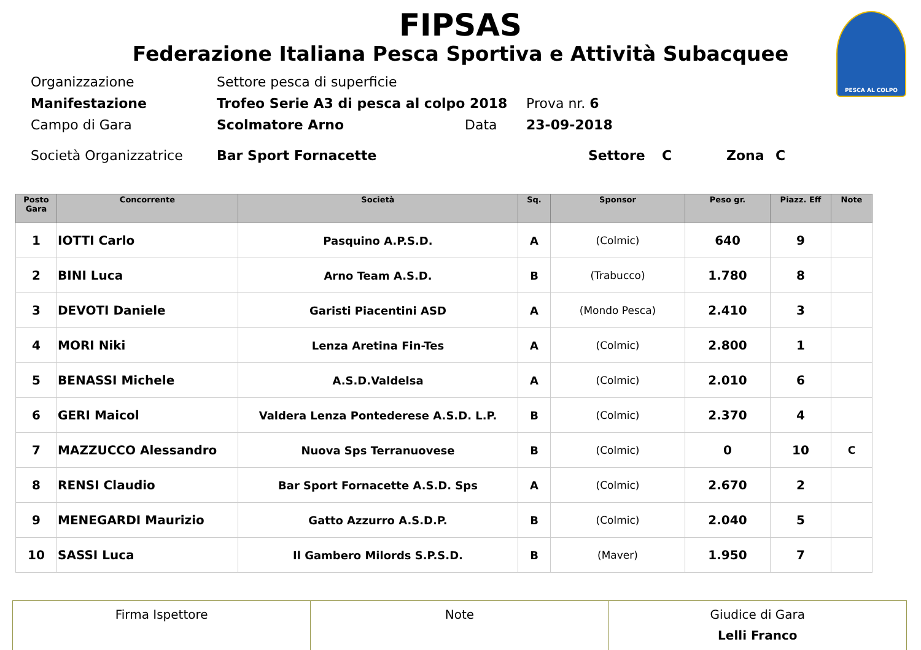PESCA AL COLPO
FIPSAS
Federazione Italiana Pesca Sportiva e Attività Subacquee
Organizzazione Settore pesca di superficie
Manifestazione Trofeo Serie A3 di pesca al colpo 2018 Prova nr. 6
Campo di Gara Scolmatore Arno Data 23-09-2018
Società Organizzatrice Bar Sport Fornacette Settore C Zona C
| Posto Gara | Concorrente | Società | Sq. | Sponsor | Peso gr. | Piazz. Eff | Note |
| --- | --- | --- | --- | --- | --- | --- | --- |
| 1 | IOTTI Carlo | Pasquino A.P.S.D. | A | (Colmic) | 640 | 9 | |
| 2 | BINI Luca | Arno Team A.S.D. | B | (Trabucco) | 1.780 | 8 | |
| 3 | DEVOTI Daniele | Garisti Piacentini ASD | A | (Mondo Pesca) | 2.410 | 3 | |
| 4 | MORI Niki | Lenza Aretina Fin-Tes | A | (Colmic) | 2.800 | 1 | |
| 5 | BENASSI Michele | A.S.D.Valdelsa | A | (Colmic) | 2.010 | 6 | |
| 6 | GERI Maicol | Valdera Lenza Pontederese A.S.D. L.P. | B | (Colmic) | 2.370 | 4 | |
| 7 | MAZZUCCO Alessandro | Nuova Sps Terranuovese | B | (Colmic) | 0 | 10 | C |
| 8 | RENSI Claudio | Bar Sport Fornacette A.S.D. Sps | A | (Colmic) | 2.670 | 2 | |
| 9 | MENEGARDI Maurizio | Gatto Azzurro A.S.D.P. | B | (Colmic) | 2.040 | 5 | |
| 10 | SASSI Luca | Il Gambero Milords S.P.S.D. | B | (Maver) | 1.950 | 7 | |
| Firma Ispettore | Note | Giudice di Gara Lelli Franco |